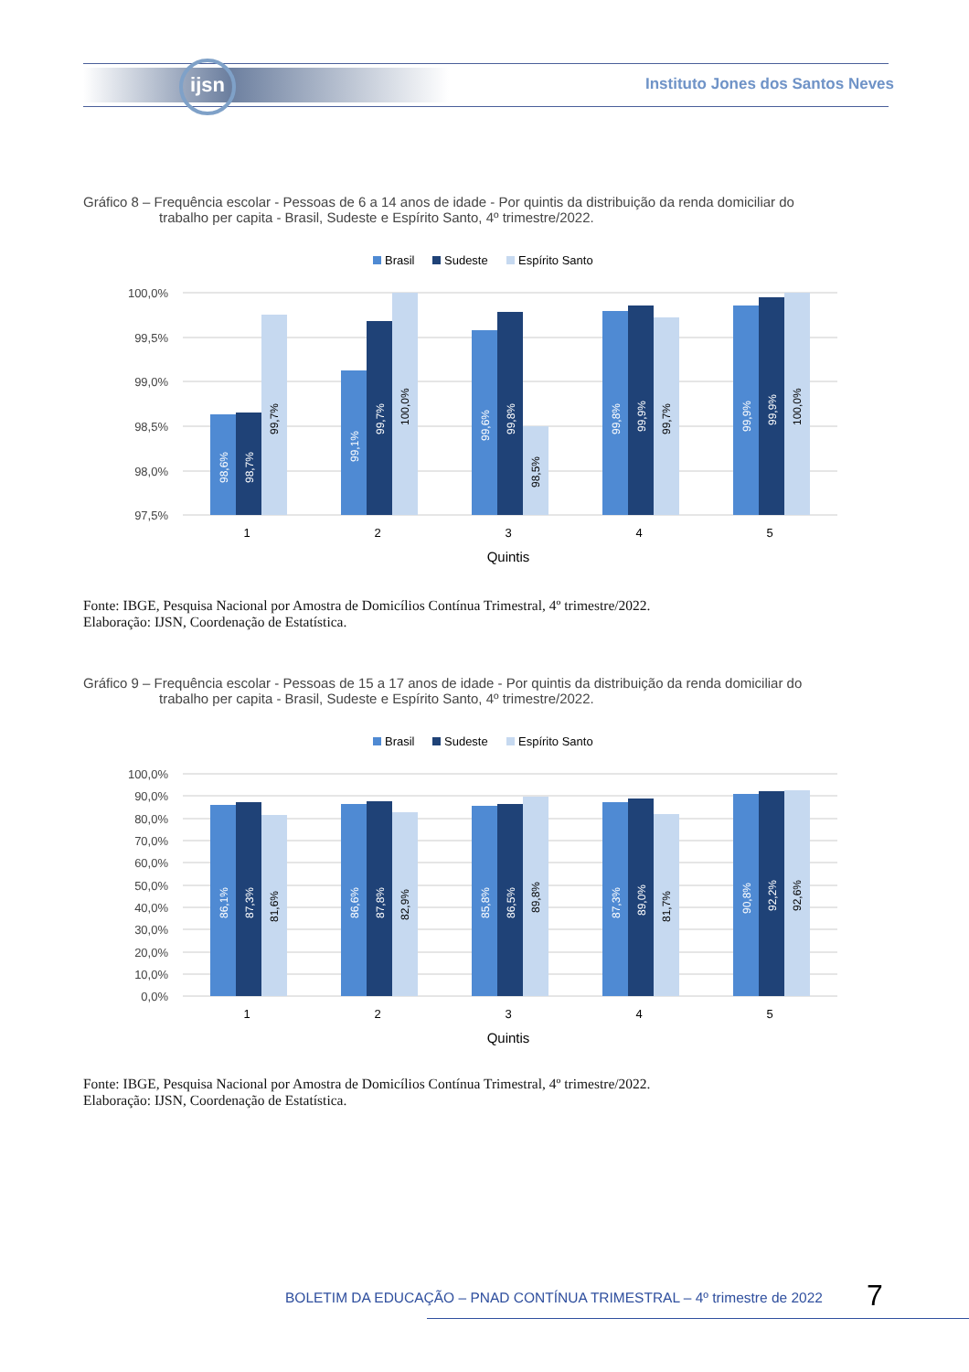ijsn
Instituto Jones dos Santos Neves
Gráfico 8 – Frequência escolar - Pessoas de 6 a 14 anos de idade - Por quintis da distribuição da renda domiciliar do
trabalho per capita - Brasil, Sudeste e Espírito Santo, 4º trimestre/2022.
Brasil
Sudeste
Espírito Santo
100,0%
99,5%
99,0%
98,5%
98,0%
97,5%
1
2
3
4
5
Quintis
98,6%
98,7%
99,7%
99,1%
99,7%
100,0%
99,6%
99,8%
98,5%
99,8%
99,9%
99,7%
99,9%
99,9%
100,0%
Fonte: IBGE, Pesquisa Nacional por Amostra de Domicílios Contínua Trimestral, 4º trimestre/2022.
Elaboração: IJSN, Coordenação de Estatística.
Gráfico 9 – Frequência escolar - Pessoas de 15 a 17 anos de idade - Por quintis da distribuição da renda domiciliar do
trabalho per capita - Brasil, Sudeste e Espírito Santo, 4º trimestre/2022.
Brasil
Sudeste
Espírito Santo
100,0%
90,0%
80,0%
70,0%
60,0%
50,0%
40,0%
30,0%
20,0%
10,0%
0,0%
1
2
3
4
5
Quintis
86,1%
87,3%
81,6%
86,6%
87,8%
82,9%
85,8%
86,5%
89,8%
87,3%
89,0%
81,7%
90,8%
92,2%
92,6%
Fonte: IBGE, Pesquisa Nacional por Amostra de Domicílios Contínua Trimestral, 4º trimestre/2022.
Elaboração: IJSN, Coordenação de Estatística.
BOLETIM DA EDUCAÇÃO – PNAD CONTÍNUA TRIMESTRAL – 4º trimestre de 2022
7